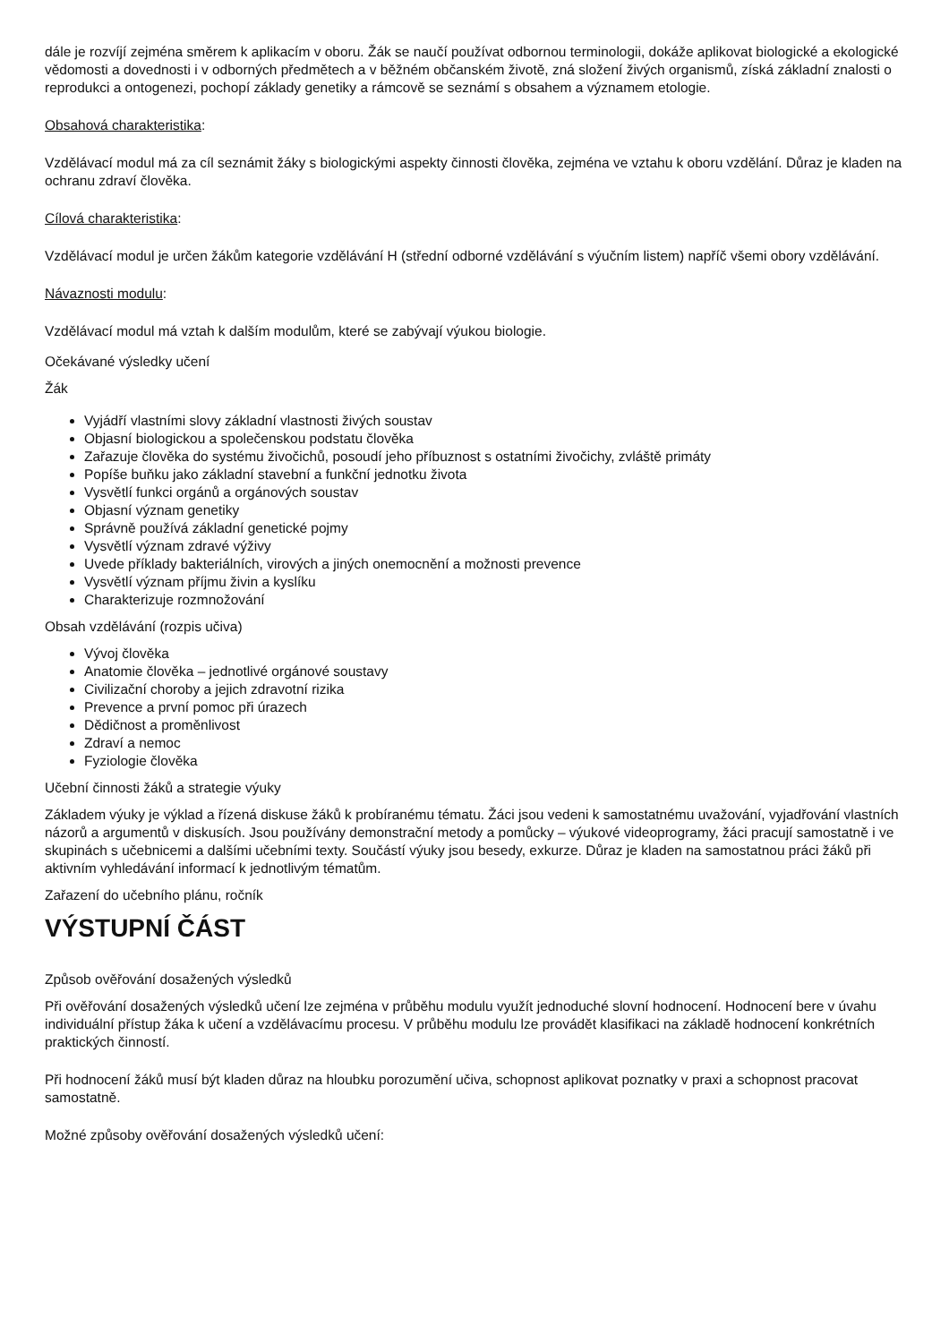dále je rozvíjí zejména směrem k aplikacím v oboru. Žák se naučí používat odbornou terminologii, dokáže aplikovat biologické a ekologické vědomosti a dovednosti i v odborných předmětech a v běžném občanském životě, zná složení živých organismů, získá základní znalosti o reprodukci a ontogenezi, pochopí základy genetiky a rámcově se seznámí s obsahem a významem etologie.
Obsahová charakteristika:
Vzdělávací modul má za cíl seznámit žáky s biologickými aspekty činnosti člověka, zejména ve vztahu k oboru vzdělání. Důraz je kladen na ochranu zdraví člověka.
Cílová charakteristika:
Vzdělávací modul je určen žákům kategorie vzdělávání H (střední odborné vzdělávání s výučním listem) napříč všemi obory vzdělávání.
Návaznosti modulu:
Vzdělávací modul má vztah k dalším modulům, které se zabývají výukou biologie.
Očekávané výsledky učení
Žák
Vyjádří vlastními slovy základní vlastnosti živých soustav
Objasní biologickou a společenskou podstatu člověka
Zařazuje člověka do systému živočichů, posoudí jeho příbuznost s ostatními živočichy, zvláště primáty
Popíše buňku jako základní stavební a funkční jednotku života
Vysvětlí funkci orgánů a orgánových soustav
Objasní význam genetiky
Správně používá základní genetické pojmy
Vysvětlí význam zdravé výživy
Uvede příklady bakteriálních, virových a jiných onemocnění a možnosti prevence
Vysvětlí význam příjmu živin a kyslíku
Charakterizuje rozmnožování
Obsah vzdělávání (rozpis učiva)
Vývoj člověka
Anatomie člověka – jednotlivé orgánové soustavy
Civilizační choroby a jejich zdravotní rizika
Prevence a první pomoc při úrazech
Dědičnost a proměnlivost
Zdraví a nemoc
Fyziologie člověka
Učební činnosti žáků a strategie výuky
Základem výuky je výklad a řízená diskuse žáků k probíranému tématu. Žáci jsou vedeni k samostatnému uvažování, vyjadřování vlastních názorů a argumentů v diskusích. Jsou používány demonstrační metody a pomůcky – výukové videoprogramy, žáci pracují samostatně i ve skupinách s učebnicemi a dalšími učebními texty. Součástí výuky jsou besedy, exkurze. Důraz je kladen na samostatnou práci žáků při aktivním vyhledávání informací k jednotlivým tématům.
Zařazení do učebního plánu, ročník
VÝSTUPNÍ ČÁST
Způsob ověřování dosažených výsledků
Při ověřování dosažených výsledků učení lze zejména v průběhu modulu využít jednoduché slovní hodnocení. Hodnocení bere v úvahu individuální přístup žáka k učení a vzdělávacímu procesu. V průběhu modulu lze provádět klasifikaci na základě hodnocení konkrétních praktických činností.
Při hodnocení žáků musí být kladen důraz na hloubku porozumění učiva, schopnost aplikovat poznatky v praxi a schopnost pracovat samostatně.
Možné způsoby ověřování dosažených výsledků učení: